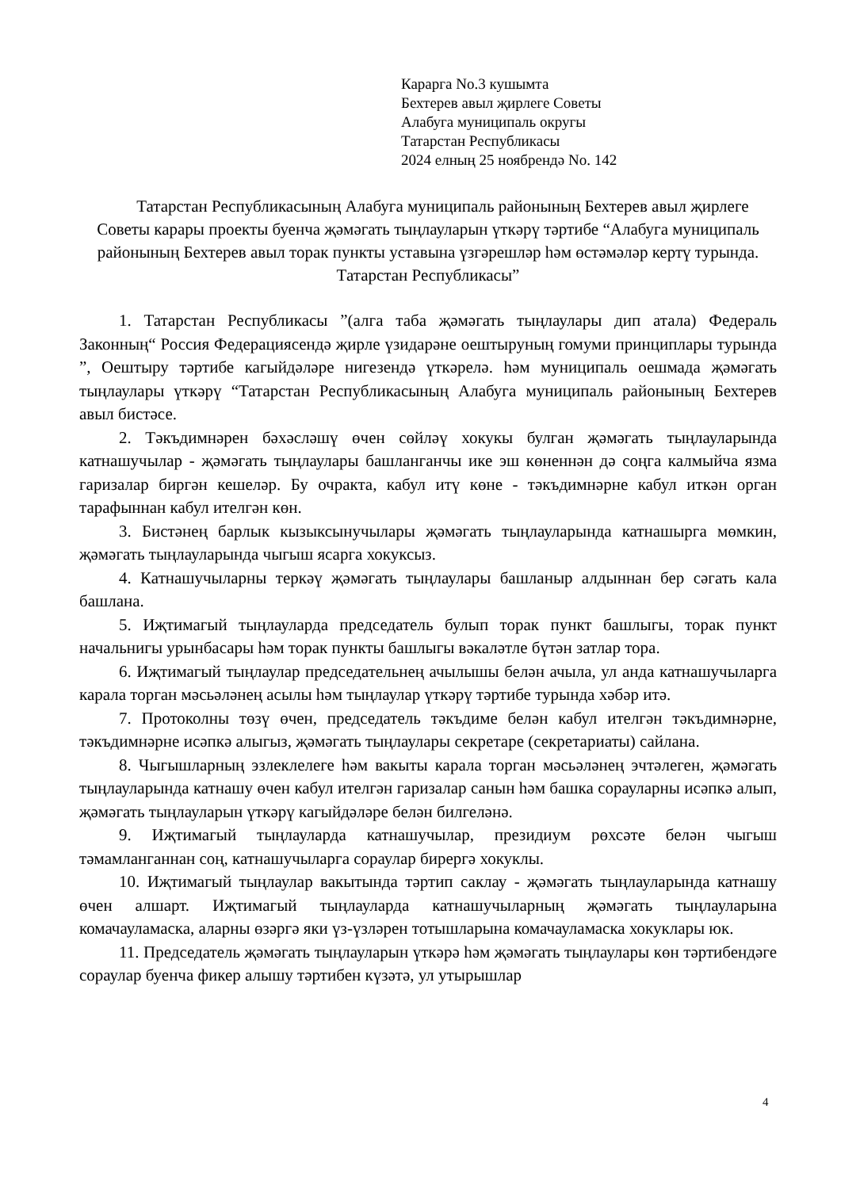Карарга No.3 кушымта
Бехтерев авыл җирлеге Советы
Алабуга муниципаль округы
Татарстан Республикасы
2024 елның 25 ноябрендә No. 142
Татарстан Республикасының Алабуга муниципаль районының Бехтерев авыл җирлеге Советы карары проекты буенча җәмәгать тыңлауларын үткәрү тәртибе “Алабуга муниципаль районының Бехтерев авыл торак пункты уставына үзгәрешләр һәм өстәмәләр кертү турында. Татарстан Республикасы”
1. Татарстан Республикасы ”(алга таба җәмәгать тыңлаулары дип атала) Федераль Законның“ Россия Федерациясендә җирле үзидарәне оештыруның гомуми принциплары турында ”, Оештыру тәртибе кагыйдәләре нигезендә үткәрелә. һәм муниципаль оешмада җәмәгать тыңлаулары үткәрү “Татарстан Республикасының Алабуга муниципаль районының Бехтерев авыл бистәсе.
2. Тәкъдимнәрен бәхәсләшү өчен сөйләү хокукы булган җәмәгать тыңлауларында катнашучылар - җәмәгать тыңлаулары башланганчы ике эш көненнән дә соңга калмыйча язма гаризалар биргән кешеләр. Бу очракта, кабул итү көне - тәкъдимнәрне кабул иткән орган тарафыннан кабул ителгән көн.
3. Бистәнең барлык кызыксынучылары җәмәгать тыңлауларында катнашырга мөмкин, җәмәгать тыңлауларында чыгыш ясарга хокуксыз.
4. Катнашучыларны теркәү җәмәгать тыңлаулары башланыр алдыннан бер сәгать кала башлана.
5. Иҗтимагый тыңлауларда председатель булып торак пункт башлыгы, торак пункт начальнигы урынбасары һәм торак пункты башлыгы вәкаләтле бүтән затлар тора.
6. Иҗтимагый тыңлаулар председательнең ачылышы белән ачыла, ул анда катнашучыларга карала торган мәсьәләнең асылы һәм тыңлаулар үткәрү тәртибе турында хәбәр итә.
7. Протоколны төзү өчен, председатель тәкъдиме белән кабул ителгән тәкъдимнәрне, тәкъдимнәрне исәпкә алыгыз, җәмәгать тыңлаулары секретаре (секретариаты) сайлана.
8. Чыгышларның эзлеклелеге һәм вакыты карала торган мәсьәләнең эчтәлеген, җәмәгать тыңлауларында катнашу өчен кабул ителгән гаризалар санын һәм башка сорауларны исәпкә алып, җәмәгать тыңлауларын үткәрү кагыйдәләре белән билгеләнә.
9. Иҗтимагый тыңлауларда катнашучылар, президиум рөхсәте белән чыгыш тәмамланганнан соң, катнашучыларга сораулар бирергә хокуклы.
10. Иҗтимагый тыңлаулар вакытында тәртип саклау - җәмәгать тыңлауларында катнашу өчен алшарт. Иҗтимагый тыңлауларда катнашучыларның җәмәгать тыңлауларына комачауламаска, аларны өзәргә яки үз-үзләрен тотышларына комачауламаска хокуклары юк.
11. Председатель җәмәгать тыңлауларын үткәрә һәм җәмәгать тыңлаулары көн тәртибендәге сораулар буенча фикер алышу тәртибен күзәтә, ул утырышлар
4